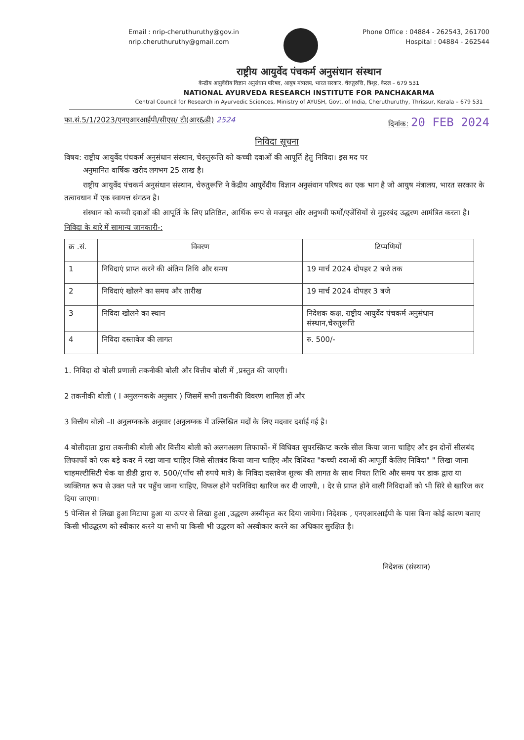Email : nrip-cheruthuruthy@gov.in
nrip.cheruthuruthy@gmail.com
Phone Office : 04884 - 262543, 261700
Hospital : 04884 - 262544
राष्ट्रीय आयुर्वेद पंचकर्म अनुसंधान संस्थान
केन्द्रीय आयुर्वेदीय विज्ञान अनुसंधान परिषद, आयुष मंत्रालय, भारत सरकार, चेरुतुरुत्ति, त्रिशूर, केरल – 679 531
NATIONAL AYURVEDA RESEARCH INSTITUTE FOR PANCHAKARMA
Central Council for Research in Ayurvedic Sciences, Ministry of AYUSH, Govt. of India, Cheruthuruthy, Thrissur, Kerala – 679 531
फा.सं.5/1/2023/एनएआरआईपी/सीएस/ टी(आर&डी) 2524 दिनांक: 20 FEB 2024
निविदा सूचना
विषय: राष्ट्रीय आयुर्वेद पंचकर्म अनुसंधान संस्थान, चेरुतुरूत्ति को कच्ची दवाओं की आपूर्ति हेतु निविदा। इस मद पर
अनुमानित वार्षिक खरीद लगभग 25 लाख है।
राष्ट्रीय आयुर्वेद पंचकर्म अनुसंधान संस्थान, चेरुतुरूत्ति ने केंद्रीय आयुर्वेदीय विज्ञान अनुसंधान परिषद का एक भाग है जो आयुष मंत्रालय, भारत सरकार के तत्वावधान में एक स्वायत्त संगठन है।
संस्थान को कच्ची दवाओं की आपूर्ति के लिए प्रतिष्ठित, आर्थिक रूप से मजबूत और अनुभवी फर्मों/एजेंसियों से मुहरबंद उद्धरण आमंत्रित करता है।
निविदा के बारे में सामान्य जानकारी-:
| क्र .सं. | विवरण | टिप्पणियों |
| --- | --- | --- |
| 1 | निविदाएं प्राप्त करने की अंतिम तिथि और समय | 19 मार्च 2024 दोपहर 2 बजे तक |
| 2 | निविदाएं खोलने का समय और तारीख | 19 मार्च 2024 दोपहर 3 बजे |
| 3 | निविदा खोलने का स्थान | निदेशक कक्ष, राष्ट्रीय आयुर्वेद पंचकर्म अनुसंधान संस्थान,चेरुतुरूत्ति |
| 4 | निविदा दस्तावेज की लागत | रु. 500/- |
1. निविदा दो बोली प्रणाली तकनीकी बोली और वित्तीय बोली में ,प्रस्तुत की जाएगी।
2 तकनीकी बोली ( I अनुलग्नकके अनुसार ) जिसमें सभी तकनीकी विवरण शामिल हों और
3 वित्तीय बोली –II अनुलग्नकके अनुसार (अनुलग्नक में उल्लिखित मदों के लिए मदवार दर्शाई गई है।
4 बोलीदाता द्वारा तकनीकी बोली और वित्तीय बोली को अलगअलग लिफाफों- में विधिवत सुपरस्क्रिप्ट करके सील किया जाना चाहिए और इन दोनों सीलबंद लिफाफों को एक बड़े कवर में रखा जाना चाहिए जिसे सीलबंद किया जाना चाहिए और विधिवत "कच्ची दवाओं की आपूर्ती केलिए निविदा" " लिखा जाना चाहमल्टीसिटी चेक या डीडी द्वारा रु. 500/(पाँच सौ रुपये मात्रे) के निविदा दस्तवेज शुल्क की लागत के साथ नियत तिथि और समय पर डाक द्वारा या व्यक्तिगत रूप से उक्त पते पर पहुँच जाना चाहिए, विफल होने परनिविदा खारिज कर दी जाएगी, । देर से प्राप्त होने वाली निविदाओं को भी सिरे से खारिज कर दिया जाएगा।
5 पेन्सिल से लिखा हुआ मिटाया हुआ या ऊपर से लिखा हुआ ,उद्धरण अस्वीकृत कर दिया जायेगा। निदेशक , एनएआरआईपी के पास बिना कोई कारण बताए किसी भीउद्धरण को स्वीकार करने या सभी या किसी भी उद्धरण को अस्वीकार करने का अधिकार सुरक्षित है।
निदेशक (संस्थान)